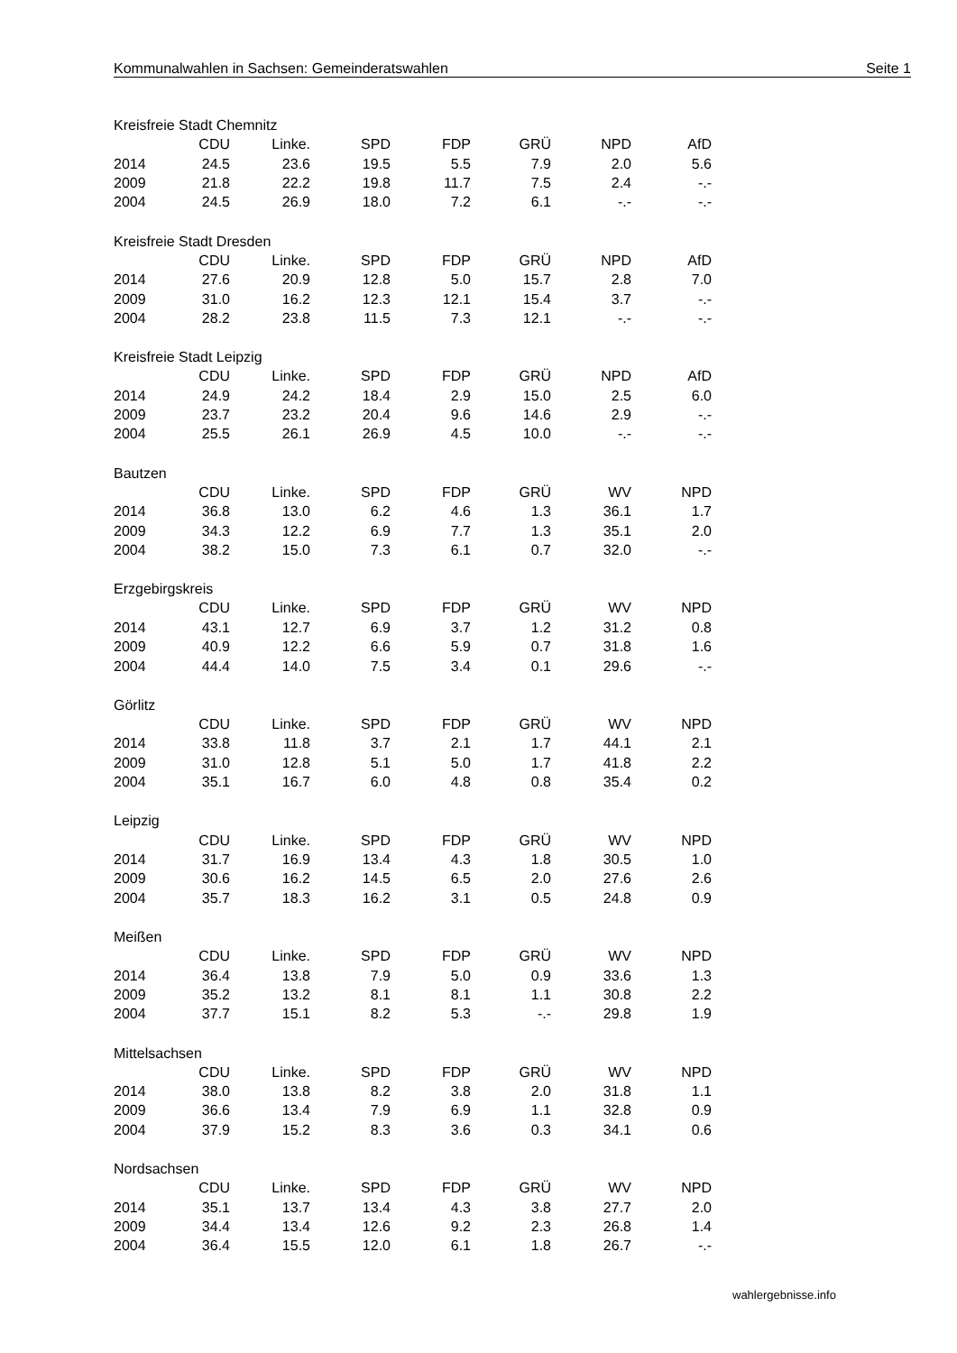Kommunalwahlen in Sachsen: Gemeinderatswahlen Seite 1
Kreisfreie Stadt Chemnitz
| | CDU | Linke. | SPD | FDP | GRÜ | NPD | AfD |
| --- | --- | --- | --- | --- | --- | --- | --- |
| 2014 | 24.5 | 23.6 | 19.5 | 5.5 | 7.9 | 2.0 | 5.6 |
| 2009 | 21.8 | 22.2 | 19.8 | 11.7 | 7.5 | 2.4 | -.- |
| 2004 | 24.5 | 26.9 | 18.0 | 7.2 | 6.1 | -.- | -.- |
Kreisfreie Stadt Dresden
| | CDU | Linke. | SPD | FDP | GRÜ | NPD | AfD |
| --- | --- | --- | --- | --- | --- | --- | --- |
| 2014 | 27.6 | 20.9 | 12.8 | 5.0 | 15.7 | 2.8 | 7.0 |
| 2009 | 31.0 | 16.2 | 12.3 | 12.1 | 15.4 | 3.7 | -.- |
| 2004 | 28.2 | 23.8 | 11.5 | 7.3 | 12.1 | -.- | -.- |
Kreisfreie Stadt Leipzig
| | CDU | Linke. | SPD | FDP | GRÜ | NPD | AfD |
| --- | --- | --- | --- | --- | --- | --- | --- |
| 2014 | 24.9 | 24.2 | 18.4 | 2.9 | 15.0 | 2.5 | 6.0 |
| 2009 | 23.7 | 23.2 | 20.4 | 9.6 | 14.6 | 2.9 | -.- |
| 2004 | 25.5 | 26.1 | 26.9 | 4.5 | 10.0 | -.- | -.- |
Bautzen
| | CDU | Linke. | SPD | FDP | GRÜ | WV | NPD |
| --- | --- | --- | --- | --- | --- | --- | --- |
| 2014 | 36.8 | 13.0 | 6.2 | 4.6 | 1.3 | 36.1 | 1.7 |
| 2009 | 34.3 | 12.2 | 6.9 | 7.7 | 1.3 | 35.1 | 2.0 |
| 2004 | 38.2 | 15.0 | 7.3 | 6.1 | 0.7 | 32.0 | -.- |
Erzgebirgskreis
| | CDU | Linke. | SPD | FDP | GRÜ | WV | NPD |
| --- | --- | --- | --- | --- | --- | --- | --- |
| 2014 | 43.1 | 12.7 | 6.9 | 3.7 | 1.2 | 31.2 | 0.8 |
| 2009 | 40.9 | 12.2 | 6.6 | 5.9 | 0.7 | 31.8 | 1.6 |
| 2004 | 44.4 | 14.0 | 7.5 | 3.4 | 0.1 | 29.6 | -.- |
Görlitz
| | CDU | Linke. | SPD | FDP | GRÜ | WV | NPD |
| --- | --- | --- | --- | --- | --- | --- | --- |
| 2014 | 33.8 | 11.8 | 3.7 | 2.1 | 1.7 | 44.1 | 2.1 |
| 2009 | 31.0 | 12.8 | 5.1 | 5.0 | 1.7 | 41.8 | 2.2 |
| 2004 | 35.1 | 16.7 | 6.0 | 4.8 | 0.8 | 35.4 | 0.2 |
Leipzig
| | CDU | Linke. | SPD | FDP | GRÜ | WV | NPD |
| --- | --- | --- | --- | --- | --- | --- | --- |
| 2014 | 31.7 | 16.9 | 13.4 | 4.3 | 1.8 | 30.5 | 1.0 |
| 2009 | 30.6 | 16.2 | 14.5 | 6.5 | 2.0 | 27.6 | 2.6 |
| 2004 | 35.7 | 18.3 | 16.2 | 3.1 | 0.5 | 24.8 | 0.9 |
Meißen
| | CDU | Linke. | SPD | FDP | GRÜ | WV | NPD |
| --- | --- | --- | --- | --- | --- | --- | --- |
| 2014 | 36.4 | 13.8 | 7.9 | 5.0 | 0.9 | 33.6 | 1.3 |
| 2009 | 35.2 | 13.2 | 8.1 | 8.1 | 1.1 | 30.8 | 2.2 |
| 2004 | 37.7 | 15.1 | 8.2 | 5.3 | -.- | 29.8 | 1.9 |
Mittelsachsen
| | CDU | Linke. | SPD | FDP | GRÜ | WV | NPD |
| --- | --- | --- | --- | --- | --- | --- | --- |
| 2014 | 38.0 | 13.8 | 8.2 | 3.8 | 2.0 | 31.8 | 1.1 |
| 2009 | 36.6 | 13.4 | 7.9 | 6.9 | 1.1 | 32.8 | 0.9 |
| 2004 | 37.9 | 15.2 | 8.3 | 3.6 | 0.3 | 34.1 | 0.6 |
Nordsachsen
| | CDU | Linke. | SPD | FDP | GRÜ | WV | NPD |
| --- | --- | --- | --- | --- | --- | --- | --- |
| 2014 | 35.1 | 13.7 | 13.4 | 4.3 | 3.8 | 27.7 | 2.0 |
| 2009 | 34.4 | 13.4 | 12.6 | 9.2 | 2.3 | 26.8 | 1.4 |
| 2004 | 36.4 | 15.5 | 12.0 | 6.1 | 1.8 | 26.7 | -.- |
wahlergebnisse.info